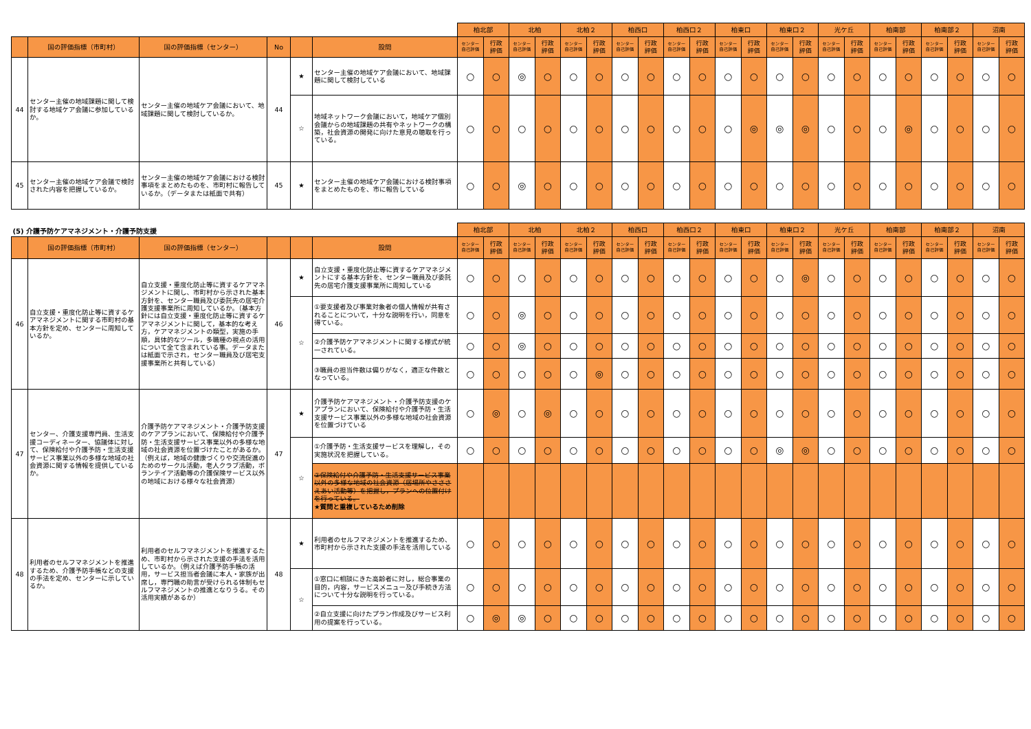| | | | | | | 柏北部 | | 北柏 | | 北柏２ | | 柏西口 | | 柏西口２ | | 柏東口 | | 柏東口２ | | 光ケ丘 | | 柏南部 | | 柏南部２ | | 沼南 | |
| | 国の評価指標（市町村） | 国の評価指標（センター） | No | | 設問 | センター 自己評価 | 行政 評価 | センター 自己評価 | 行政 評価 | センター 自己評価 | 行政 評価 | センター 自己評価 | 行政 評価 | センター 自己評価 | 行政 評価 | センター 自己評価 | 行政 評価 | センター 自己評価 | 行政 評価 | センター 自己評価 | 行政 評価 | センター 自己評価 | 行政 評価 | センター 自己評価 | 行政 評価 | センター 自己評価 | 行政 評価 |
| 44 | センター主催の地域課題に関して検討する地域ケア会議に参加しているか。 | センター主催の地域ケア会議において、地域課題に関して検討しているか。 | 44 | ★ | センター主催の地域ケア会議において、地域課題に関して検討している | ○ | ○ | ◎ | ○ | ○ | ○ | ○ | ○ | ○ | ○ | ○ | ○ | ○ | ○ | ○ | ○ | ○ | ○ | ○ | ○ | ○ | ○ |
| | | | | ☆ | 地域ネットワーク会議において，地域ケア個別会議からの地域課題の共有やネットワークの構築，社会資源の開発に向けた意見の聴取を行っている。 | ○ | ○ | ○ | ○ | ○ | ○ | ○ | ○ | ○ | ○ | ○ | ◎ | ◎ | ◎ | ○ | ○ | ○ | ◎ | ○ | ○ | ○ | ○ |
| 45 | センター主催の地域ケア会議で検討された内容を把握しているか。 | センター主催の地域ケア会議における検討事項をまとめたものを、市町村に報告しているか。（データまたは紙面で共有） | 45 | ★ | センター主催の地域ケア会議における検討事項をまとめたものを、市に報告している | ○ | ○ | ◎ | ○ | ○ | ○ | ○ | ○ | ○ | ○ | ○ | ○ | ○ | ○ | ○ | ○ | ○ | ○ | ○ | ○ | ○ | ○ |
| (5) 介護予防ケアマネジメント・介護予防支援 | | | | | | 柏北部 | | 北柏 | | 北柏２ | | 柏西口 | | 柏西口２ | | 柏東口 | | 柏東口２ | | 光ケ丘 | | 柏南部 | | 柏南部２ | | 沼南 | |
| | 国の評価指標（市町村） | 国の評価指標（センター） | | | 設問 | センター 自己評価 | 行政 評価 | センター 自己評価 | 行政 評価 | センター 自己評価 | 行政 評価 | センター 自己評価 | 行政 評価 | センター 自己評価 | 行政 評価 | センター 自己評価 | 行政 評価 | センター 自己評価 | 行政 評価 | センター 自己評価 | 行政 評価 | センター 自己評価 | 行政 評価 | センター 自己評価 | 行政 評価 | センター 自己評価 | 行政 評価 |
| 46 | 自立支援・重度化防止等に資するケアマネジメントに関する市町村の基本方針を定め、センターに周知しているか。 | 自立支援・重度化防止等に資するケアマネジメントに関し、市町村から示された基本方針を、センター職員及び委託先の居宅介護支援事業所に周知しているか。（基本方針には自立支援・重度化防止等に資するケアマネジメントに関して，基本的な考え方，ケアマネジメントの類型，実施の手順，具体的なツール，多職種の視点の活用について全て含まれている事。データまたは紙面で示され，センター職員及び居宅支援事業所と共有している） | 46 | ★ | 自立支援・重度化防止等に資するケアマネジメントにする基本方針を、センター職員及び委託先の居宅介護支援事業所に周知している | ○ | ○ | ○ | ○ | ○ | ○ | ○ | ○ | ○ | ○ | ○ | ○ | ○ | ◎ | ○ | ○ | ○ | ○ | ○ | ○ | ○ | ○ |
| | | | | ☆ | ①要支援者及び事業対象者の個人情報が共有されることについて，十分な説明を行い，同意を得ている。 | ○ | ○ | ◎ | ○ | ○ | ○ | ○ | ○ | ○ | ○ | ○ | ○ | ○ | ○ | ○ | ○ | ○ | ○ | ○ | ○ | ○ | ○ |
| | | | | | ②介護予防ケアマネジメントに関する様式が統一されている。 | ○ | ○ | ◎ | ○ | ○ | ○ | ○ | ○ | ○ | ○ | ○ | ○ | ○ | ○ | ○ | ○ | ○ | ○ | ○ | ○ | ○ | ○ |
| | | | | | ③職員の担当件数は偏りがなく，適正な件数となっている。 | ○ | ○ | ○ | ○ | ○ | ◎ | ○ | ○ | ○ | ○ | ○ | ○ | ○ | ○ | ○ | ○ | ○ | ○ | ○ | ○ | ○ | ○ |
| 47 | センター、介護支援専門員、生活支援コーディネーター、協議体に対して、保険給付や介護予防・生活支援サービス事業以外の多様な地域の社会資源に関する情報を提供しているか。 | 介護予防ケアマネジメント・介護予防支援のケアプランにおいて、保険給付や介護予防・生活支援サービス事業以外の多様な地域の社会資源を位置づけたことがあるか。（例えば，地域の健康づくりや交流促進のためのサークル活動，老人クラブ活動，ボランテイア活動等の介護保険サービス以外の地域における様々な社会資源） | 47 | ★ | 介護予防ケアマネジメント・介護予防支援のケアプランにおいて、保険給付や介護予防・生活支援サービス事業以外の多様な地域の社会資源を位置づけている | ○ | ◎ | ○ | ◎ | ○ | ○ | ○ | ○ | ○ | ○ | ○ | ○ | ○ | ○ | ○ | ○ | ○ | ○ | ○ | ○ | ○ | ○ |
| | | | | ☆ | ①介護予防・生活支援サービスを理解し，その実施状況を把握している。 | ○ | ○ | ○ | ○ | ○ | ○ | ○ | ○ | ○ | ○ | ○ | ○ | ◎ | ◎ | ○ | ○ | ○ | ○ | ○ | ○ | ○ | ○ |
| | | | | | ②保険給付や介護予防・生活支援サービス事業以外の多様な地域の社会資源（居場所やさささえあい活動等）を把握し，プランへの位置付けを行っている。 ★質問と重複しているため削除 | | | | | | | | | | | | | | | | | | | | | | |
| 48 | 利用者のセルフマネジメントを推進するため、介護予防手帳などの支援の手法を定め、センターに示しているか。 | 利用者のセルフマネジメントを推進するため、市町村から示された支援の手法を活用しているか。（例えば介護予防手帳の活用，サービス担当者会議に本人・家族が出席し，専門職の助言が受けられる体制もセルフマネジメントの推進となりうる。その活用実績があるか） | 48 | ★ | 利用者のセルフマネジメントを推進するため、市町村から示された支援の手法を活用している | ○ | ○ | ○ | ○ | ○ | ○ | ○ | ○ | ○ | ○ | ○ | ○ | ○ | ○ | ○ | ○ | ○ | ○ | ○ | ○ | ○ | ○ |
| | | | | ☆ | ①窓口に相談にきた高齢者に対し，総合事業の目的，内容，サービスメニュー及び手続き方法について十分な説明を行っている。 | ○ | ○ | ○ | ○ | ○ | ○ | ○ | ○ | ○ | ○ | ○ | ○ | ○ | ○ | ○ | ○ | ○ | ○ | ○ | ○ | ○ | ○ |
| | | | | | ②自立支援に向けたプラン作成及びサービス利用の提案を行っている。 | ○ | ◎ | ◎ | ○ | ○ | ○ | ○ | ○ | ○ | ○ | ○ | ○ | ○ | ○ | ○ | ○ | ○ | ○ | ○ | ○ | ○ | ○ |